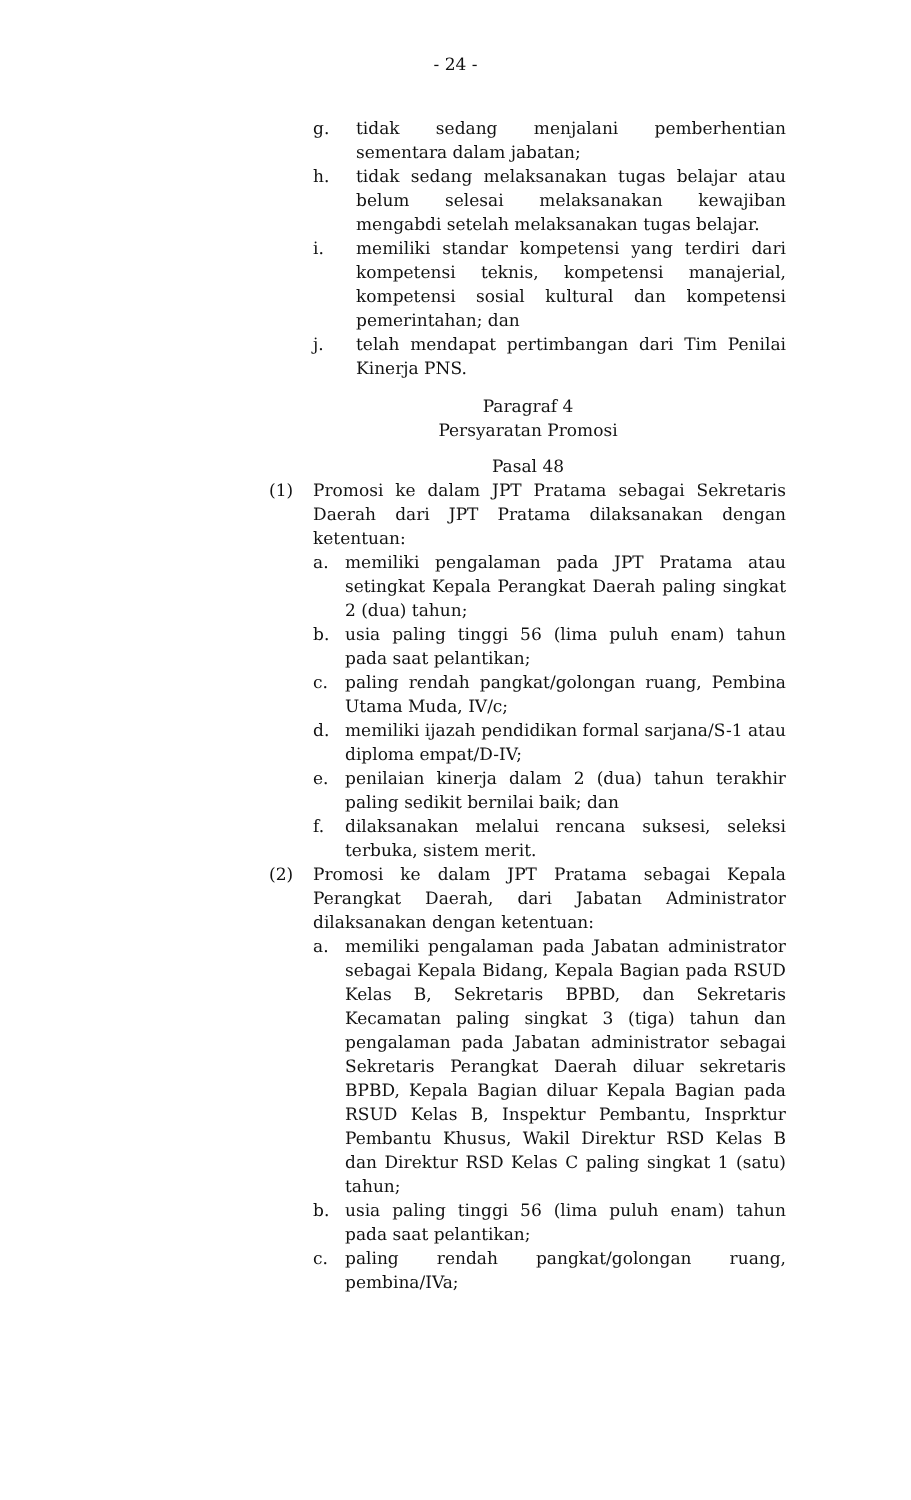- 24 -
g. tidak sedang menjalani pemberhentian sementara dalam jabatan;
h. tidak sedang melaksanakan tugas belajar atau belum selesai melaksanakan kewajiban mengabdi setelah melaksanakan tugas belajar.
i. memiliki standar kompetensi yang terdiri dari kompetensi teknis, kompetensi manajerial, kompetensi sosial kultural dan kompetensi pemerintahan; dan
j. telah mendapat pertimbangan dari Tim Penilai Kinerja PNS.
Paragraf 4
Persyaratan Promosi
Pasal 48
(1) Promosi ke dalam JPT Pratama sebagai Sekretaris Daerah dari JPT Pratama dilaksanakan dengan ketentuan:
a. memiliki pengalaman pada JPT Pratama atau setingkat Kepala Perangkat Daerah paling singkat 2 (dua) tahun;
b. usia paling tinggi 56 (lima puluh enam) tahun pada saat pelantikan;
c. paling rendah pangkat/golongan ruang, Pembina Utama Muda, IV/c;
d. memiliki ijazah pendidikan formal sarjana/S-1 atau diploma empat/D-IV;
e. penilaian kinerja dalam 2 (dua) tahun terakhir paling sedikit bernilai baik; dan
f. dilaksanakan melalui rencana suksesi, seleksi terbuka, sistem merit.
(2) Promosi ke dalam JPT Pratama sebagai Kepala Perangkat Daerah, dari Jabatan Administrator dilaksanakan dengan ketentuan:
a. memiliki pengalaman pada Jabatan administrator sebagai Kepala Bidang, Kepala Bagian pada RSUD Kelas B, Sekretaris BPBD, dan Sekretaris Kecamatan paling singkat 3 (tiga) tahun dan pengalaman pada Jabatan administrator sebagai Sekretaris Perangkat Daerah diluar sekretaris BPBD, Kepala Bagian diluar Kepala Bagian pada RSUD Kelas B, Inspektur Pembantu, Insprktur Pembantu Khusus, Wakil Direktur RSD Kelas B dan Direktur RSD Kelas C paling singkat 1 (satu) tahun;
b. usia paling tinggi 56 (lima puluh enam) tahun pada saat pelantikan;
c. paling rendah pangkat/golongan ruang, pembina/IVa;